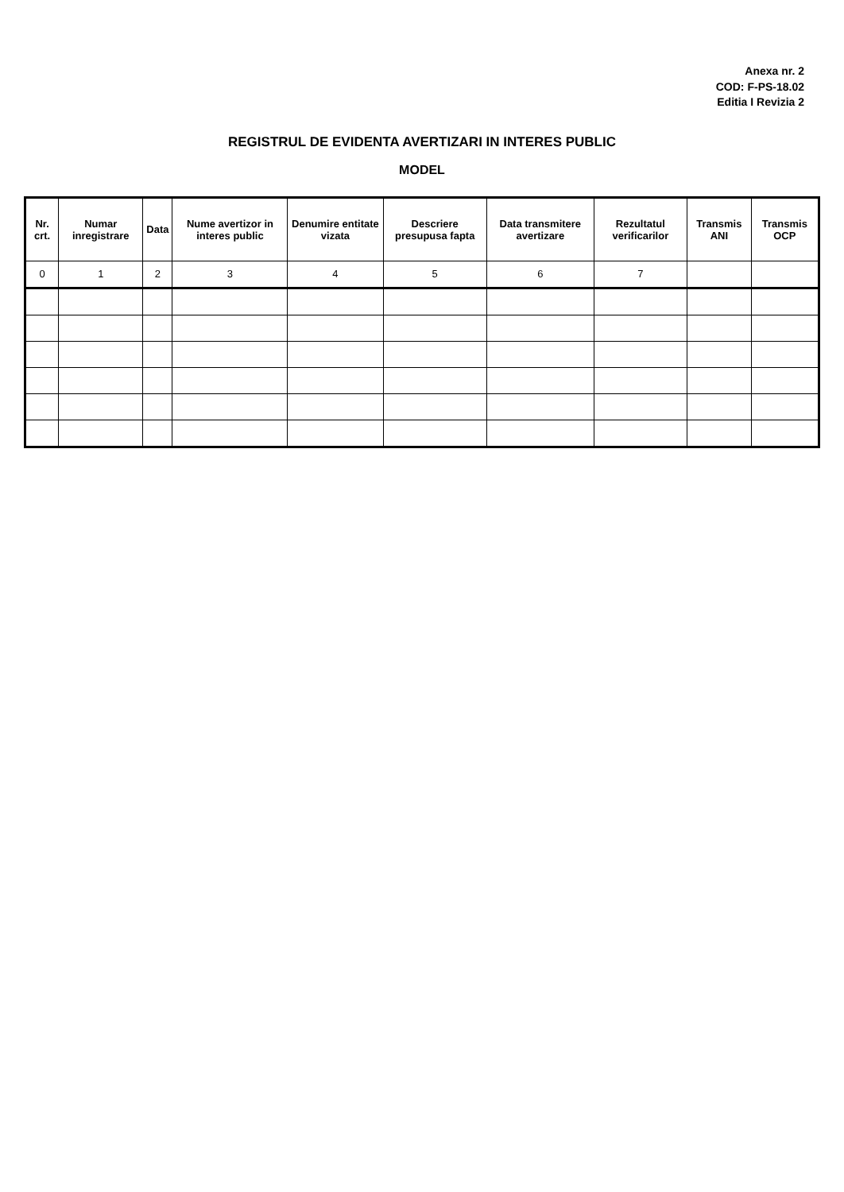Anexa nr. 2
COD: F-PS-18.02
Editia I Revizia 2
REGISTRUL DE EVIDENTA AVERTIZARI IN INTERES PUBLIC
MODEL
| Nr. crt. | Numar inregistrare | Data | Nume avertizor in interes public | Denumire entitate vizata | Descriere presupusa fapta | Data transmitere avertizare | Rezultatul verificarilor | Transmis ANI | Transmis OCP |
| --- | --- | --- | --- | --- | --- | --- | --- | --- | --- |
| 0 | 1 | 2 | 3 | 4 | 5 | 6 | 7 | | |